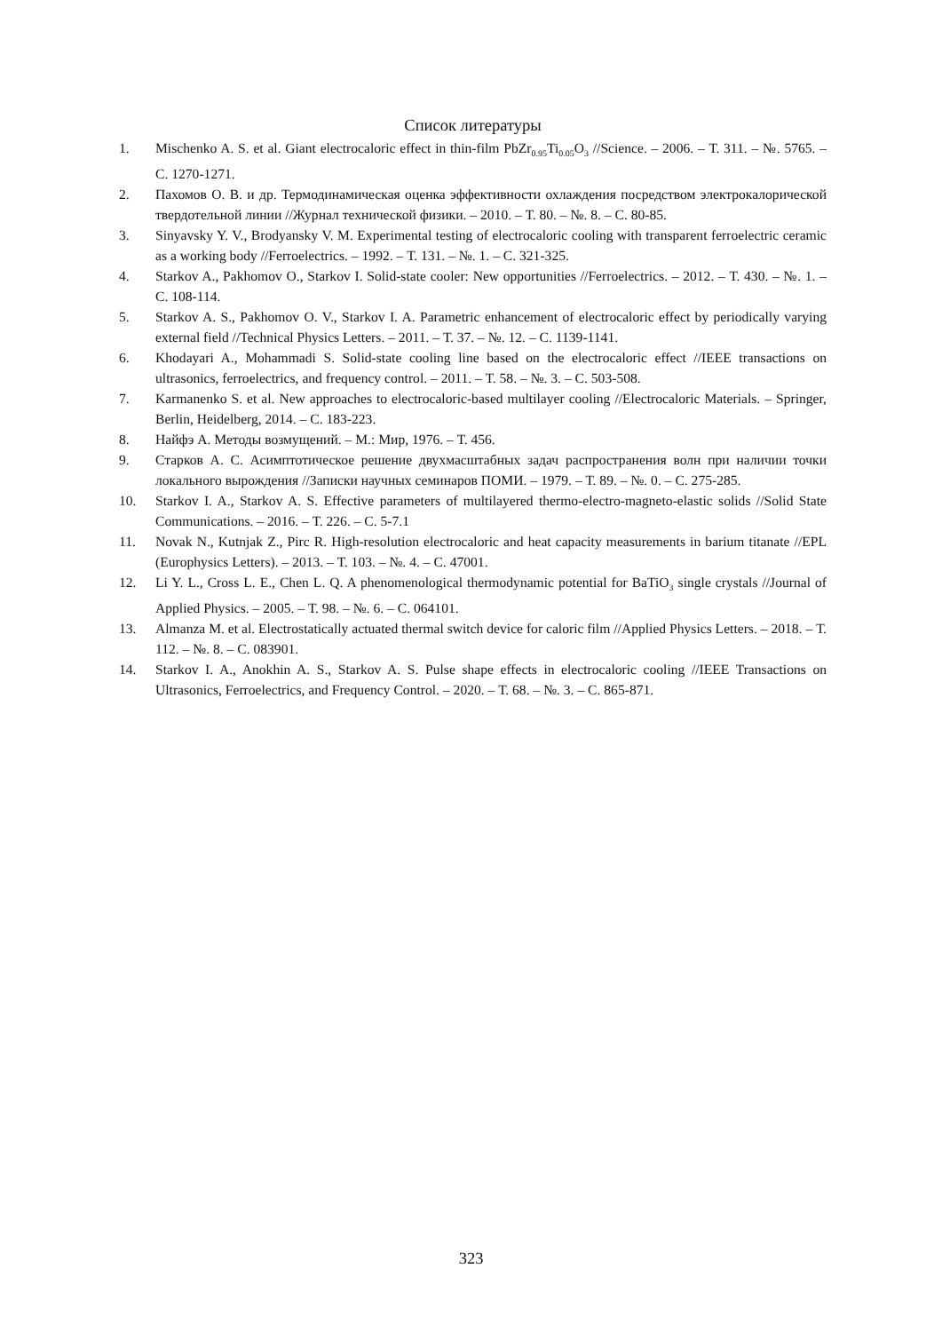Список литературы
1. Mischenko A. S. et al. Giant electrocaloric effect in thin-film PbZr<sub>0.95</sub>Ti<sub>0.05</sub>O<sub>3</sub> //Science. – 2006. – Т. 311. – №. 5765. – С. 1270-1271.
2. Пахомов О. В. и др. Термодинамическая оценка эффективности охлаждения посредством электрокалорической твердотельной линии //Журнал технической физики. – 2010. – Т. 80. – №. 8. – С. 80-85.
3. Sinyavsky Y. V., Brodyansky V. M. Experimental testing of electrocaloric cooling with transparent ferroelectric ceramic as a working body //Ferroelectrics. – 1992. – Т. 131. – №. 1. – С. 321-325.
4. Starkov A., Pakhomov O., Starkov I. Solid-state cooler: New opportunities //Ferroelectrics. – 2012. – Т. 430. – №. 1. – С. 108-114.
5. Starkov A. S., Pakhomov O. V., Starkov I. A. Parametric enhancement of electrocaloric effect by periodically varying external field //Technical Physics Letters. – 2011. – Т. 37. – №. 12. – С. 1139-1141.
6. Khodayari A., Mohammadi S. Solid-state cooling line based on the electrocaloric effect //IEEE transactions on ultrasonics, ferroelectrics, and frequency control. – 2011. – Т. 58. – №. 3. – С. 503-508.
7. Karmanenko S. et al. New approaches to electrocaloric-based multilayer cooling //Electrocaloric Materials. – Springer, Berlin, Heidelberg, 2014. – С. 183-223.
8. Найфэ А. Методы возмущений. – М.: Мир, 1976. – Т. 456.
9. Старков А. С. Асимптотическое решение двухмасштабных задач распространения волн при наличии точки локального вырождения //Записки научных семинаров ПОМИ. – 1979. – Т. 89. – №. 0. – С. 275-285.
10. Starkov I. A., Starkov A. S. Effective parameters of multilayered thermo-electro-magneto-elastic solids //Solid State Communications. – 2016. – Т. 226. – С. 5-7.1
11. Novak N., Kutnjak Z., Pirc R. High-resolution electrocaloric and heat capacity measurements in barium titanate //EPL (Europhysics Letters). – 2013. – Т. 103. – №. 4. – С. 47001.
12. Li Y. L., Cross L. E., Chen L. Q. A phenomenological thermodynamic potential for BaTiO<sub>3</sub> single crystals //Journal of Applied Physics. – 2005. – Т. 98. – №. 6. – С. 064101.
13. Almanza M. et al. Electrostatically actuated thermal switch device for caloric film //Applied Physics Letters. – 2018. – Т. 112. – №. 8. – С. 083901.
14. Starkov I. A., Anokhin A. S., Starkov A. S. Pulse shape effects in electrocaloric cooling //IEEE Transactions on Ultrasonics, Ferroelectrics, and Frequency Control. – 2020. – Т. 68. – №. 3. – С. 865-871.
323